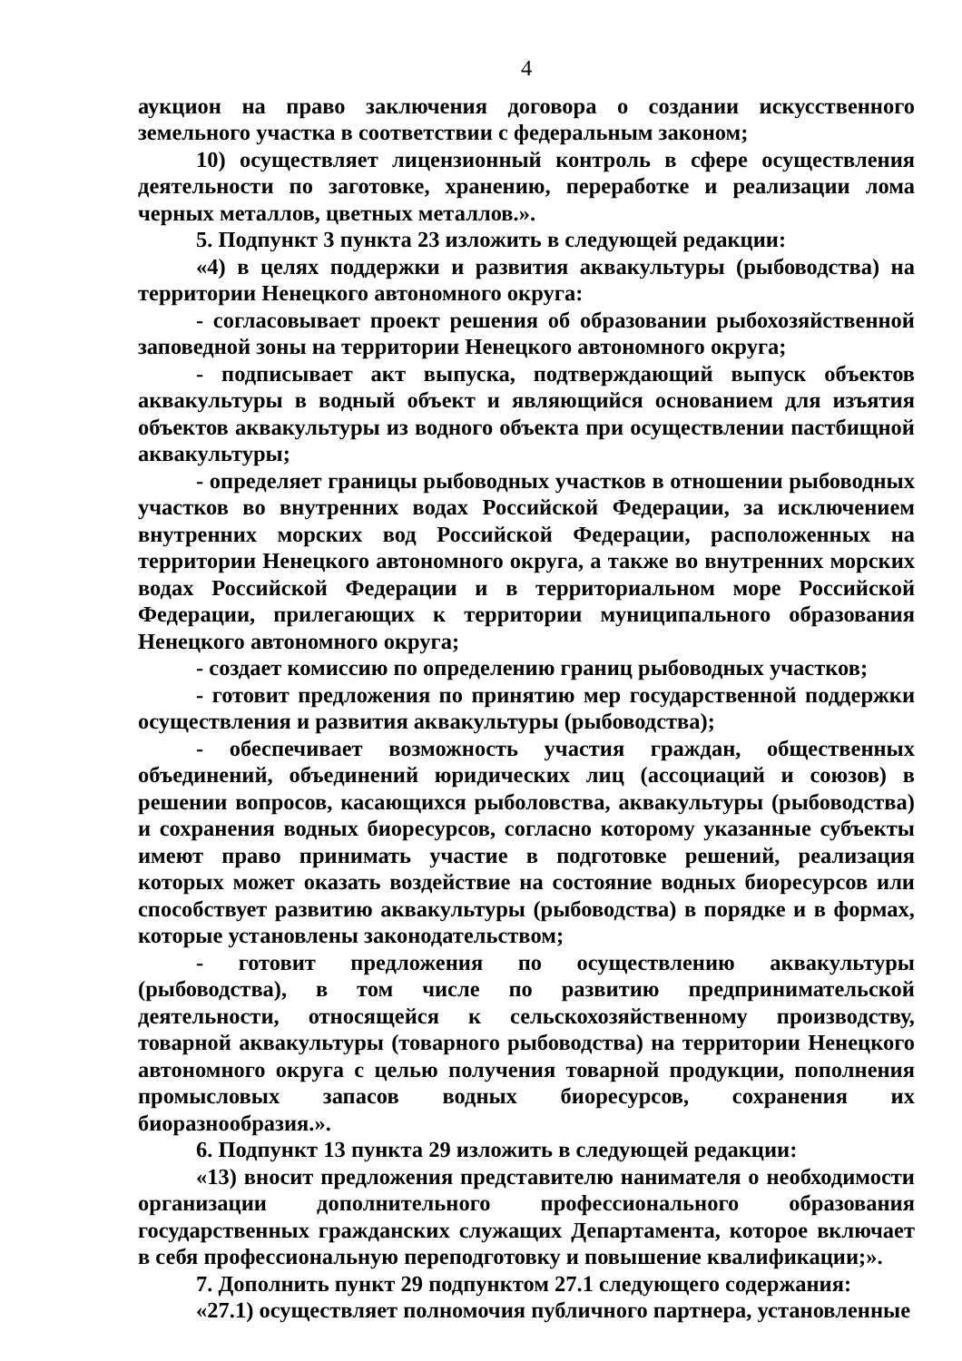4
аукцион на право заключения договора о создании искусственного земельного участка в соответствии с федеральным законом;
10) осуществляет лицензионный контроль в сфере осуществления деятельности по заготовке, хранению, переработке и реализации лома черных металлов, цветных металлов.».
5. Подпункт 3 пункта 23 изложить в следующей редакции:
«4) в целях поддержки и развития аквакультуры (рыбоводства) на территории Ненецкого автономного округа:
- согласовывает проект решения об образовании рыбохозяйственной заповедной зоны на территории Ненецкого автономного округа;
- подписывает акт выпуска, подтверждающий выпуск объектов аквакультуры в водный объект и являющийся основанием для изъятия объектов аквакультуры из водного объекта при осуществлении пастбищной аквакультуры;
- определяет границы рыбоводных участков в отношении рыбоводных участков во внутренних водах Российской Федерации, за исключением внутренних морских вод Российской Федерации, расположенных на территории Ненецкого автономного округа, а также во внутренних морских водах Российской Федерации и в территориальном море Российской Федерации, прилегающих к территории муниципального образования Ненецкого автономного округа;
- создает комиссию по определению границ рыбоводных участков;
- готовит предложения по принятию мер государственной поддержки осуществления и развития аквакультуры (рыбоводства);
- обеспечивает возможность участия граждан, общественных объединений, объединений юридических лиц (ассоциаций и союзов) в решении вопросов, касающихся рыболовства, аквакультуры (рыбоводства) и сохранения водных биоресурсов, согласно которому указанные субъекты имеют право принимать участие в подготовке решений, реализация которых может оказать воздействие на состояние водных биоресурсов или способствует развитию аквакультуры (рыбоводства) в порядке и в формах, которые установлены законодательством;
- готовит предложения по осуществлению аквакультуры (рыбоводства), в том числе по развитию предпринимательской деятельности, относящейся к сельскохозяйственному производству, товарной аквакультуры (товарного рыбоводства) на территории Ненецкого автономного округа с целью получения товарной продукции, пополнения промысловых запасов водных биоресурсов, сохранения их биоразнообразия.».
6. Подпункт 13 пункта 29 изложить в следующей редакции:
«13) вносит предложения представителю нанимателя о необходимости организации дополнительного профессионального образования государственных гражданских служащих Департамента, которое включает в себя профессиональную переподготовку и повышение квалификации;».
7. Дополнить пункт 29 подпунктом 27.1 следующего содержания:
«27.1) осуществляет полномочия публичного партнера, установленные